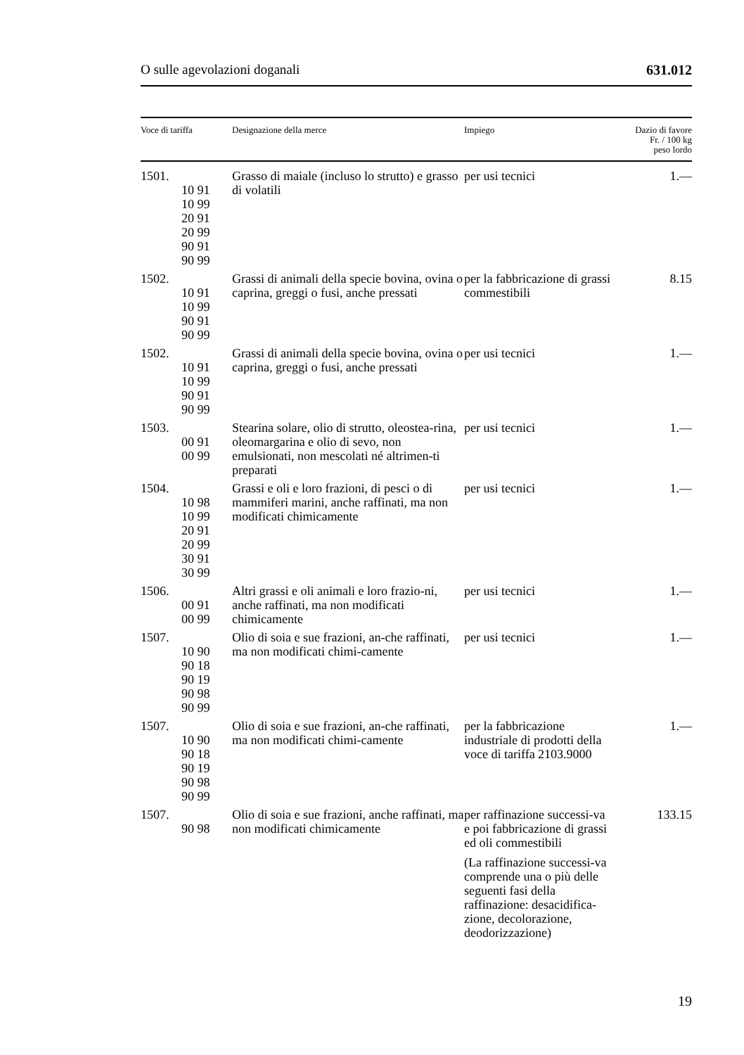O sulle agevolazioni doganali 631.012
| Voce di tariffa | Designazione della merce | Impiego | Dazio di favore Fr. / 100 kg peso lordo |
| --- | --- | --- | --- |
| 1501. 10 91 10 99 20 91 20 99 90 91 90 99 | Grasso di maiale (incluso lo strutto) e grasso di volatili | per usi tecnici | 1.— |
| 1502. 10 91 10 99 90 91 90 99 | Grassi di animali della specie bovina, ovina o caprina, greggi o fusi, anche pressati | per la fabbricazione di grassi commestibili | 8.15 |
| 1502. 10 91 10 99 90 91 90 99 | Grassi di animali della specie bovina, ovina o caprina, greggi o fusi, anche pressati | per usi tecnici | 1.— |
| 1503. 00 91 00 99 | Stearina solare, olio di strutto, oleostea-rina, oleomargarina e olio di sevo, non emulsionati, non mescolati né altrimen-ti preparati | per usi tecnici | 1.— |
| 1504. 10 98 10 99 20 91 20 99 30 91 30 99 | Grassi e oli e loro frazioni, di pesci o di mammiferi marini, anche raffinati, ma non modificati chimicamente | per usi tecnici | 1.— |
| 1506. 00 91 00 99 | Altri grassi e oli animali e loro frazio-ni, anche raffinati, ma non modificati chimicamente | per usi tecnici | 1.— |
| 1507. 10 90 90 18 90 19 90 98 90 99 | Olio di soia e sue frazioni, an-che raffinati, ma non modificati chimi-camente | per usi tecnici | 1.— |
| 1507. 10 90 90 18 90 19 90 98 90 99 | Olio di soia e sue frazioni, an-che raffinati, ma non modificati chimi-camente | per la fabbricazione industriale di prodotti della voce di tariffa 2103.9000 | 1.— |
| 1507. 90 98 | Olio di soia e sue frazioni, anche raffinati, ma non modificati chimicamente | per raffinazione successi-va e poi fabbricazione di grassi ed oli commestibili (La raffinazione successi-va comprende una o più delle seguenti fasi della raffinazione: desacidifica-zione, decolorazione, deodorizzazione) | 133.15 |
19